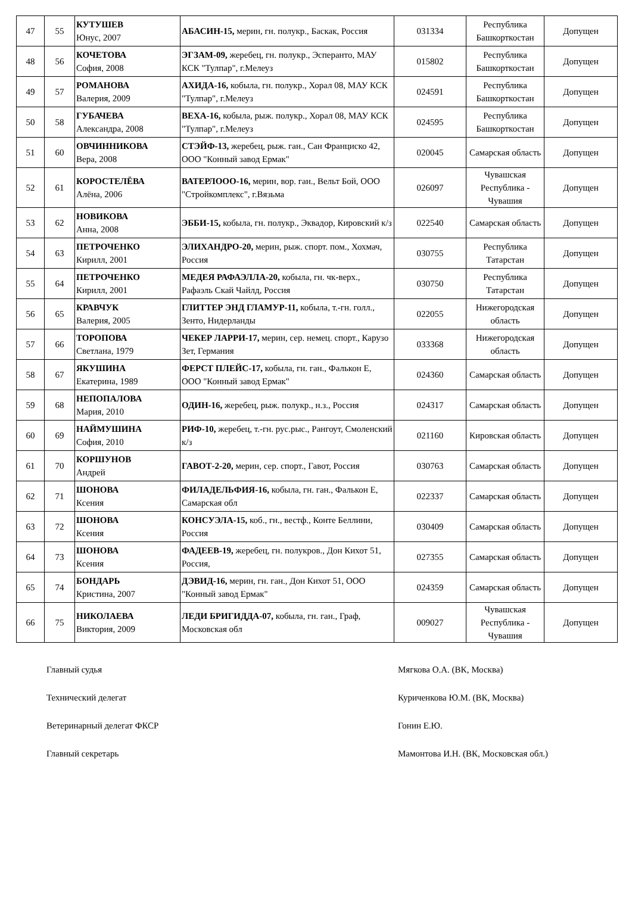| 47 | 55 | КУТУШЕВ Юнус, 2007 | АБАСИН-15, мерин, гн. полукр., Баскак, Россия | 031334 | Республика Башкорткостан | Допущен |
| 48 | 56 | КОЧЕТОВА София, 2008 | ЭГЗАМ-09, жеребец, гн. полукр., Эсперанто, МАУ КСК "Тулпар", г.Мелеуз | 015802 | Республика Башкорткостан | Допущен |
| 49 | 57 | РОМАНОВА Валерия, 2009 | АХИДА-16, кобыла, гн. полукр., Хорал 08, МАУ КСК "Тулпар", г.Мелеуз | 024591 | Республика Башкорткостан | Допущен |
| 50 | 58 | ГУБАЧЕВА Александра, 2008 | ВЕХА-16, кобыла, рыж. полукр., Хорал 08, МАУ КСК "Тулпар", г.Мелеуз | 024595 | Республика Башкорткостан | Допущен |
| 51 | 60 | ОВЧИННИКОВА Вера, 2008 | СТЭЙФ-13, жеребец, рыж. ган., Сан Франциско 42, ООО "Конный завод Ермак" | 020045 | Самарская область | Допущен |
| 52 | 61 | КОРОСТЕЛЁВА Алёна, 2006 | ВАТЕРЛООО-16, мерин, вор. ган., Вельт Бой, ООО "Стройкомплекс", г.Вязьма | 026097 | Чувашская Республика - Чувашия | Допущен |
| 53 | 62 | НОВИКОВА Анна, 2008 | ЭББИ-15, кобыла, гн. полукр., Эквадор, Кировский к/з | 022540 | Самарская область | Допущен |
| 54 | 63 | ПЕТРОЧЕНКО Кирилл, 2001 | ЭЛИХАНДРО-20, мерин, рыж. спорт. пом., Хохмач, Россия | 030755 | Республика Татарстан | Допущен |
| 55 | 64 | ПЕТРОЧЕНКО Кирилл, 2001 | МЕДЕЯ РАФАЭЛЛА-20, кобыла, гн. чк-верх., Рафаэль Скай Чайлд, Россия | 030750 | Республика Татарстан | Допущен |
| 56 | 65 | КРАВЧУК Валерия, 2005 | ГЛИТТЕР ЭНД ГЛАМУР-11, кобыла, т.-гн. голл., Зенто, Нидерланды | 022055 | Нижегородская область | Допущен |
| 57 | 66 | ТОРОПОВА Светлана, 1979 | ЧЕКЕР ЛАРРИ-17, мерин, сер. немец. спорт., Карузо Зет, Германия | 033368 | Нижегородская область | Допущен |
| 58 | 67 | ЯКУШИНА Екатерина, 1989 | ФЕРСТ ПЛЕЙС-17, кобыла, гн. ган., Фалькон Е, ООО "Конный завод Ермак" | 024360 | Самарская область | Допущен |
| 59 | 68 | НЕПОПАЛОВА Мария, 2010 | ОДИН-16, жеребец, рыж. полукр., н.з., Россия | 024317 | Самарская область | Допущен |
| 60 | 69 | НАЙМУШИНА София, 2010 | РИФ-10, жеребец, т.-гн. рус.рыс., Рангоут, Смоленский к/з | 021160 | Кировская область | Допущен |
| 61 | 70 | КОРШУНОВ Андрей | ГАВОТ-2-20, мерин, сер. спорт., Гавот, Россия | 030763 | Самарская область | Допущен |
| 62 | 71 | ШОНОВА Ксения | ФИЛАДЕЛЬФИЯ-16, кобыла, гн. ган., Фалькон Е, Самарская обл | 022337 | Самарская область | Допущен |
| 63 | 72 | ШОНОВА Ксения | КОНСУЭЛА-15, коб., гн., вестф., Конте Беллини, Россия | 030409 | Самарская область | Допущен |
| 64 | 73 | ШОНОВА Ксения | ФАДЕЕВ-19, жеребец, гн. полукров., Дон Кихот 51, Россия, | 027355 | Самарская область | Допущен |
| 65 | 74 | БОНДАРЬ Кристина, 2007 | ДЭВИД-16, мерин, гн. ган., Дон Кихот 51, ООО "Конный завод Ермак" | 024359 | Самарская область | Допущен |
| 66 | 75 | НИКОЛАЕВА Виктория, 2009 | ЛЕДИ БРИГИДДА-07, кобыла, гн. ган., Граф, Московская обл | 009027 | Чувашская Республика - Чувашия | Допущен |
Главный судья Мягкова О.А. (ВК, Москва)
Технический делегат Куриченкова Ю.М. (ВК, Москва)
Ветеринарный делегат ФКСР Гонин Е.Ю.
Главный секретарь Мамонтова И.Н. (ВК, Московская обл.)